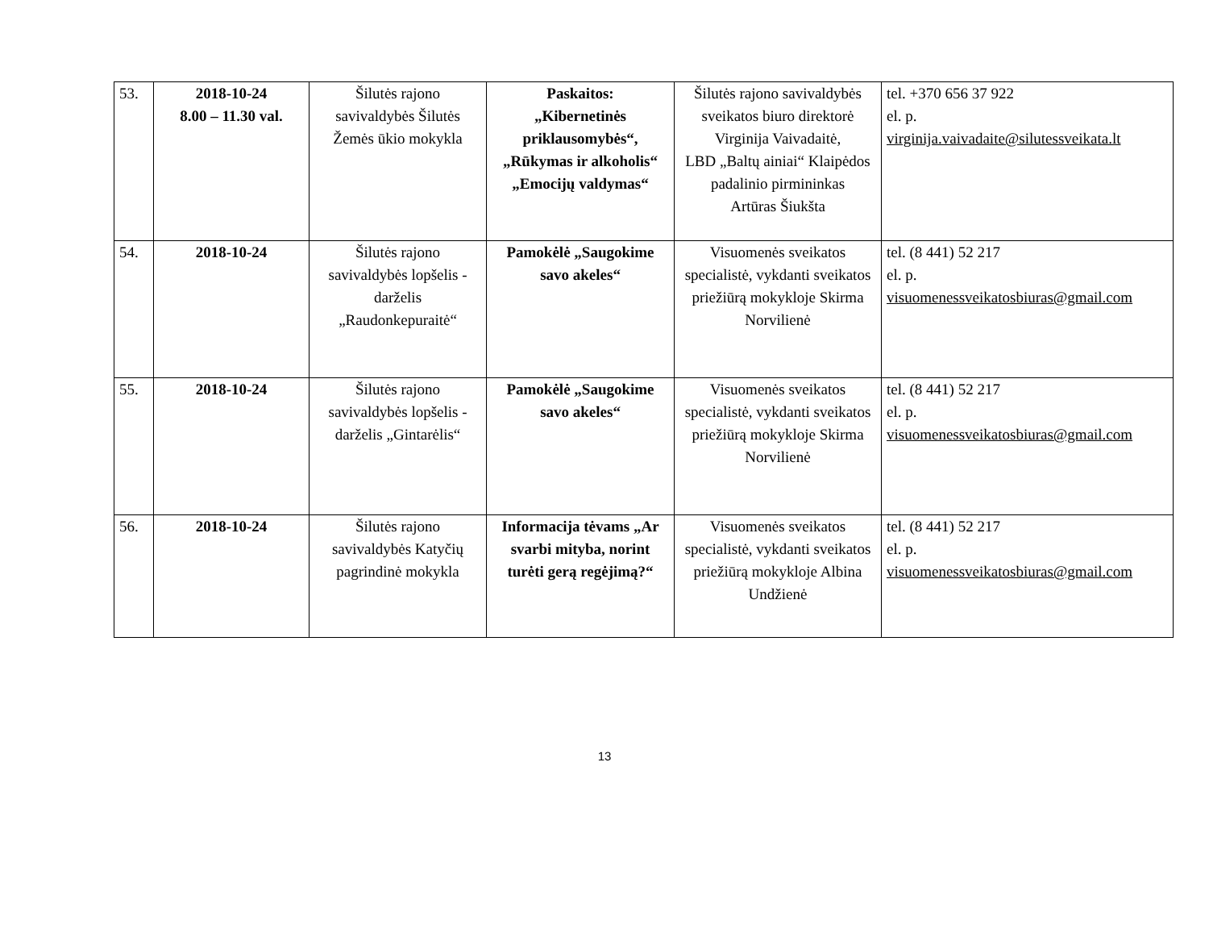| 53. | 2018-10-24 8.00 – 11.30 val. | Šilutės rajono savivaldybės Šilutės Žemės ūkio mokykla | Paskaitos: „Kibernetinės priklausomybės“, „Rūkymas ir alkoholis“ „Emocijų valdymas“ | Šilutės rajono savivaldybės sveikatos biuro direktorė Virginija Vaivadaitė, LBD „Baltų ainiai“ Klaipėdos padalinio pirmininkas Artūras Šiukšta | tel. +370 656 37 922 el. p. virginija.vaivadaite@silutessveikata.lt |
| 54. | 2018-10-24 | Šilutės rajono savivaldybės lopšelis - darželis „Raudonkepuraitė“ | Pamokėlė „Saugokime savo akeles“ | Visuomenės sveikatos specialistė, vykdanti sveikatos priežiūrą mokykloje Skirma Norvilienė | tel. (8 441) 52 217 el. p. visuomenessveikatosbiuras@gmail.com |
| 55. | 2018-10-24 | Šilutės rajono savivaldybės lopšelis - darželis „Gintarėlis“ | Pamokėlė „Saugokime savo akeles“ | Visuomenės sveikatos specialistė, vykdanti sveikatos priežiūrą mokykloje Skirma Norvilienė | tel. (8 441) 52 217 el. p. visuomenessveikatosbiuras@gmail.com |
| 56. | 2018-10-24 | Šilutės rajono savivaldybės Katyčių pagrindinė mokykla | Informacija tėvams „Ar svarbi mityba, norint turėti gerą regėjimą?“ | Visuomenės sveikatos specialistė, vykdanti sveikatos priežiūrą mokykloje Albina Undžienė | tel. (8 441) 52 217 el. p. visuomenessveikatosbiuras@gmail.com |
13